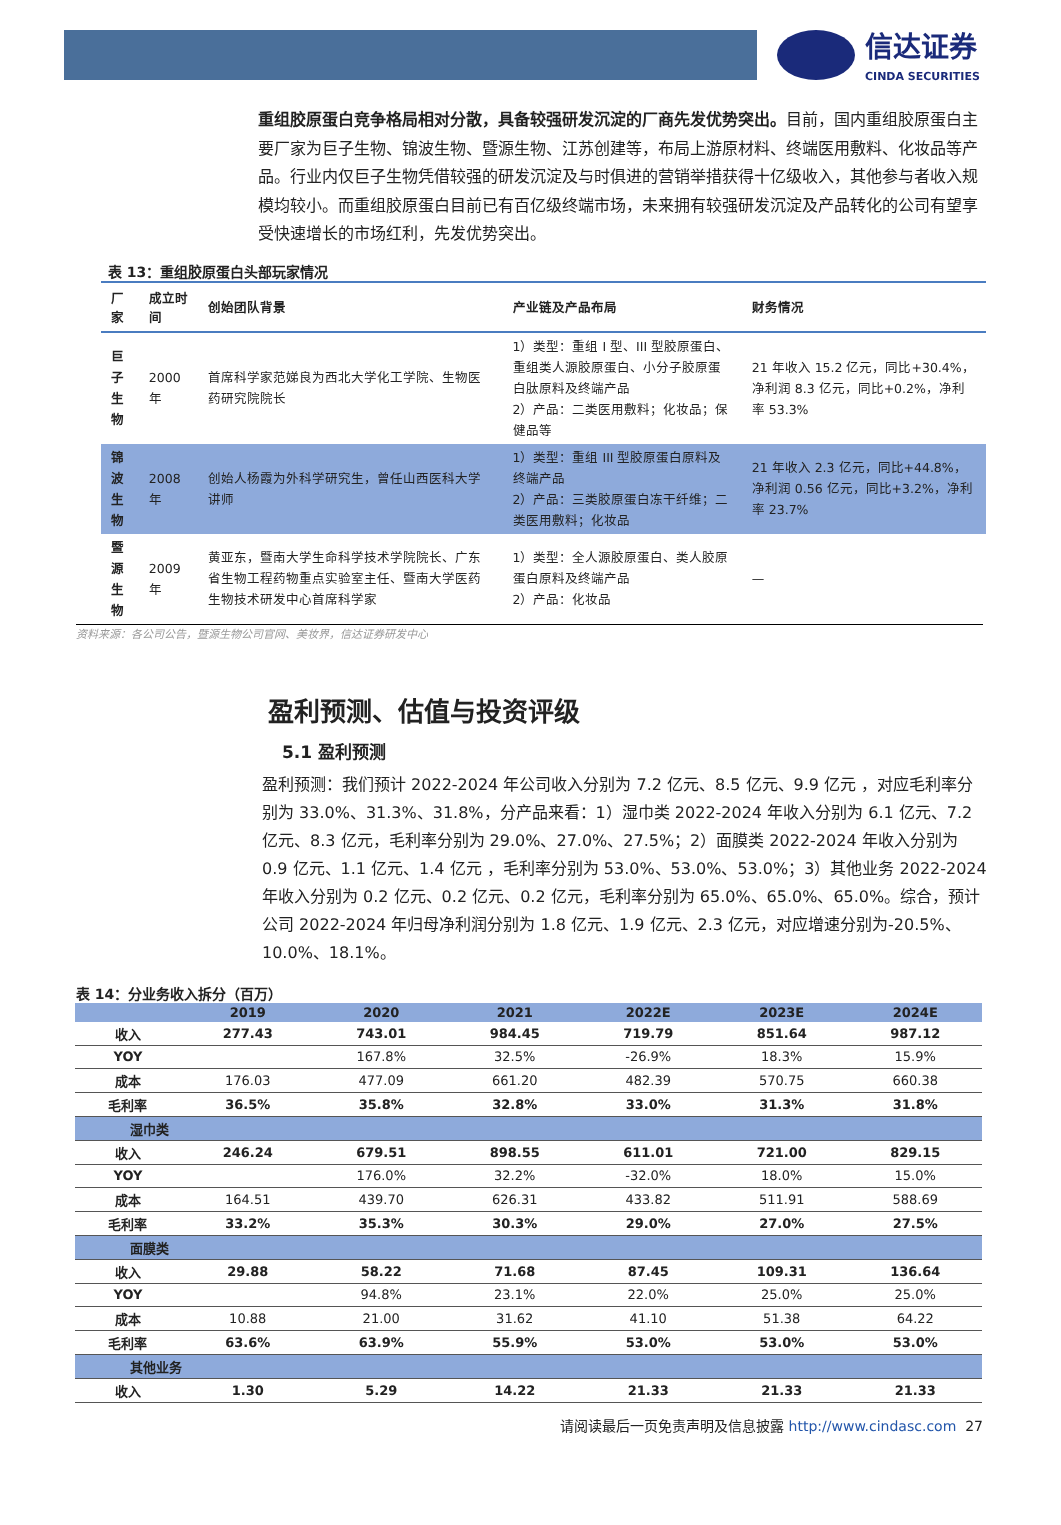信达证券
CINDA SECURITIES
重组胶原蛋白竞争格局相对分散，具备较强研发沉淀的厂商先发优势突出。目前，国内重组胶原蛋白主要厂家为巨子生物、锦波生物、暨源生物、江苏创建等，布局上游原材料、终端医用敷料、化妆品等产品。行业内仅巨子生物凭借较强的研发沉淀及与时俱进的营销举措获得十亿级收入，其他参与者收入规模均较小。而重组胶原蛋白目前已有百亿级终端市场，未来拥有较强研发沉淀及产品转化的公司有望享受快速增长的市场红利，先发优势突出。
表 13：重组胶原蛋白头部玩家情况
| 厂家 | 成立时间 | 创始团队背景 | 产业链及产品布局 | 财务情况 |
| --- | --- | --- | --- | --- |
| 巨子 生物 | 2000 年 | 首席科学家范娣良为西北大学化工学院、生物医药研究院院长 | 1）类型：重组 I 型、III 型胶原蛋白、重组类人源胶原蛋白、小分子胶原蛋白肽原料及终端产品 2）产品：二类医用敷料；化妆品；保健品等 | 21 年收入 15.2 亿元，同比+30.4%，净利润 8.3 亿元，同比+0.2%，净利率 53.3% |
| 锦波 生物 | 2008 年 | 创始人杨霞为外科学研究生，曾任山西医科大学讲师 | 1）类型：重组 III 型胶原蛋白原料及终端产品 2）产品：三类胶原蛋白冻干纤维；二类医用敷料；化妆品 | 21 年收入 2.3 亿元，同比+44.8%，净利润 0.56 亿元，同比+3.2%，净利率 23.7% |
| 暨源 生物 | 2009 年 | 黄亚东，暨南大学生命科学技术学院院长、广东省生物工程药物重点实验室主任、暨南大学医药生物技术研发中心首席科学家 | 1）类型：全人源胶原蛋白、类人胶原蛋白原料及终端产品 2）产品：化妆品 | — |
资料来源：各公司公告，暨源生物公司官网、美妆界，信达证券研发中心
盈利预测、估值与投资评级
5.1 盈利预测
盈利预测：我们预计 2022-2024 年公司收入分别为 7.2 亿元、8.5 亿元、9.9 亿元 ，对应毛利率分别为 33.0%、31.3%、31.8%，分产品来看：1）湿巾类 2022-2024 年收入分别为 6.1 亿元、7.2 亿元、8.3 亿元，毛利率分别为 29.0%、27.0%、27.5%；2）面膜类 2022-2024 年收入分别为 0.9 亿元、1.1 亿元、1.4 亿元 ，毛利率分别为 53.0%、53.0%、53.0%；3）其他业务 2022-2024 年收入分别为 0.2 亿元、0.2 亿元、0.2 亿元，毛利率分别为 65.0%、65.0%、65.0%。综合，预计公司 2022-2024 年归母净利润分别为 1.8 亿元、1.9 亿元、2.3 亿元，对应增速分别为-20.5%、10.0%、18.1%。
表 14：分业务收入拆分（百万）
| | 2019 | 2020 | 2021 | 2022E | 2023E | 2024E |
| --- | --- | --- | --- | --- | --- | --- |
| 收入 | 277.43 | 743.01 | 984.45 | 719.79 | 851.64 | 987.12 |
| YOY | | 167.8% | 32.5% | -26.9% | 18.3% | 15.9% |
| 成本 | 176.03 | 477.09 | 661.20 | 482.39 | 570.75 | 660.38 |
| 毛利率 | 36.5% | 35.8% | 32.8% | 33.0% | 31.3% | 31.8% |
| 湿巾类 | | | | | | |
| 收入 | 246.24 | 679.51 | 898.55 | 611.01 | 721.00 | 829.15 |
| YOY | | 176.0% | 32.2% | -32.0% | 18.0% | 15.0% |
| 成本 | 164.51 | 439.70 | 626.31 | 433.82 | 511.91 | 588.69 |
| 毛利率 | 33.2% | 35.3% | 30.3% | 29.0% | 27.0% | 27.5% |
| 面膜类 | | | | | | |
| 收入 | 29.88 | 58.22 | 71.68 | 87.45 | 109.31 | 136.64 |
| YOY | | 94.8% | 23.1% | 22.0% | 25.0% | 25.0% |
| 成本 | 10.88 | 21.00 | 31.62 | 41.10 | 51.38 | 64.22 |
| 毛利率 | 63.6% | 63.9% | 55.9% | 53.0% | 53.0% | 53.0% |
| 其他业务 | | | | | | |
| 收入 | 1.30 | 5.29 | 14.22 | 21.33 | 21.33 | 21.33 |
请阅读最后一页免责声明及信息披露 http://www.cindasc.com 27